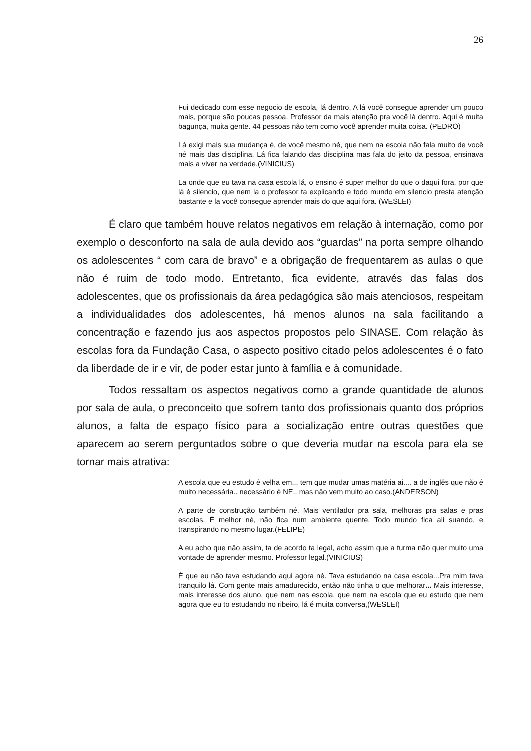26
Fui dedicado com esse negocio de escola, lá dentro. A lá você consegue aprender um pouco mais, porque são poucas pessoa. Professor da mais atenção pra você lá dentro. Aqui é muita bagunça, muita gente. 44 pessoas não tem como você aprender muita coisa. (PEDRO)
Lá exigi mais sua mudança é, de você mesmo né, que nem na escola não fala muito de você né mais das disciplina. Lá fica falando das disciplina mas fala do jeito da pessoa, ensinava mais a viver na verdade.(VINICIUS)
La onde que eu tava na casa escola lá, o ensino é super melhor do que o daqui fora, por que lá é silencio, que nem la o professor ta explicando e todo mundo em silencio presta atenção bastante e la você consegue aprender mais do que aqui fora. (WESLEI)
É claro que também houve relatos negativos em relação à internação, como por exemplo o desconforto na sala de aula devido aos “guardas” na porta sempre olhando os adolescentes “ com cara de bravo” e a obrigação de frequentarem as aulas o que não é ruim de todo modo. Entretanto, fica evidente, através das falas dos adolescentes, que os profissionais da área pedagógica são mais atenciosos, respeitam a individualidades dos adolescentes, há menos alunos na sala facilitando a concentração e fazendo jus aos aspectos propostos pelo SINASE. Com relação às escolas fora da Fundação Casa, o aspecto positivo citado pelos adolescentes é o fato da liberdade de ir e vir, de poder estar junto à família e à comunidade.
Todos ressaltam os aspectos negativos como a grande quantidade de alunos por sala de aula, o preconceito que sofrem tanto dos profissionais quanto dos próprios alunos, a falta de espaço físico para a socialização entre outras questões que aparecem ao serem perguntados sobre o que deveria mudar na escola para ela se tornar mais atrativa:
A escola que eu estudo é velha em... tem que mudar umas matéria ai.... a de inglês que não é muito necessária.. necessário é NE.. mas não vem muito ao caso.(ANDERSON)
A parte de construção também né. Mais ventilador pra sala, melhoras pra salas e pras escolas. É melhor né, não fica num ambiente quente. Todo mundo fica ali suando, e transpirando no mesmo lugar.(FELIPE)
A eu acho que não assim, ta de acordo ta legal, acho assim que a turma não quer muito uma vontade de aprender mesmo. Professor legal.(VINICIUS)
É que eu não tava estudando aqui agora né. Tava estudando na casa escola...Pra mim tava tranquilo lá. Com gente mais amadurecido, então não tinha o que melhorar... Mais interesse, mais interesse dos aluno, que nem nas escola, que nem na escola que eu estudo que nem agora que eu to estudando no ribeiro, lá é muita conversa,(WESLEI)